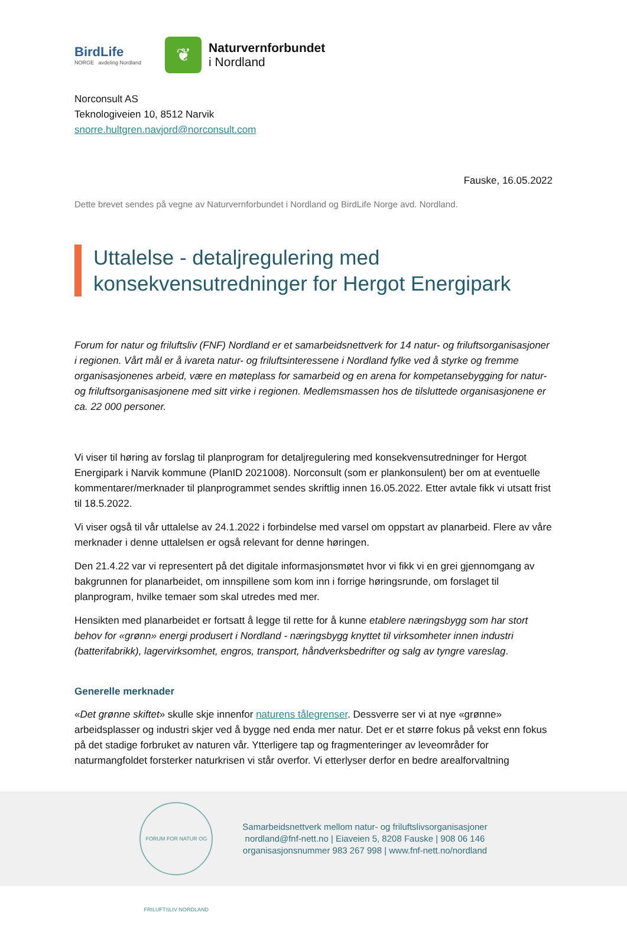BirdLife
NORGE avdeling Nordland
❦
Naturvernforbundet
i Nordland
Norconsult AS
Teknologiveien 10, 8512 Narvik
snorre.hultgren.navjord@norconsult.com
Fauske, 16.05.2022
Dette brevet sendes på vegne av Naturvernforbundet i Nordland og BirdLife Norge avd. Nordland.
Uttalelse - detaljregulering med konsekvensutredninger for Hergot Energipark
Forum for natur og friluftsliv (FNF) Nordland er et samarbeidsnettverk for 14 natur- og friluftsorganisasjoner i regionen. Vårt mål er å ivareta natur- og friluftsinteressene i Nordland fylke ved å styrke og fremme organisasjonenes arbeid, være en møteplass for samarbeid og en arena for kompetansebygging for natur- og friluftsorganisasjonene med sitt virke i regionen. Medlemsmassen hos de tilsluttede organisasjonene er ca. 22 000 personer.
Vi viser til høring av forslag til planprogram for detaljregulering med konsekvensutredninger for Hergot Energipark i Narvik kommune (PlanID 2021008). Norconsult (som er plankonsulent) ber om at eventuelle kommentarer/merknader til planprogrammet sendes skriftlig innen 16.05.2022. Etter avtale fikk vi utsatt frist til 18.5.2022.
Vi viser også til vår uttalelse av 24.1.2022 i forbindelse med varsel om oppstart av planarbeid. Flere av våre merknader i denne uttalelsen er også relevant for denne høringen.
Den 21.4.22 var vi representert på det digitale informasjonsmøtet hvor vi fikk vi en grei gjennomgang av bakgrunnen for planarbeidet, om innspillene som kom inn i forrige høringsrunde, om forslaget til planprogram, hvilke temaer som skal utredes med mer.
Hensikten med planarbeidet er fortsatt å legge til rette for å kunne etablere næringsbygg som har stort behov for «grønn» energi produsert i Nordland - næringsbygg knyttet til virksomheter innen industri (batterifabrikk), lagervirksomhet, engros, transport, håndverksbedrifter og salg av tyngre vareslag.
Generelle merknader
«Det grønne skiftet» skulle skje innenfor naturens tålegrenser. Dessverre ser vi at nye «grønne» arbeidsplasser og industri skjer ved å bygge ned enda mer natur. Det er et større fokus på vekst enn fokus på det stadige forbruket av naturen vår. Ytterligere tap og fragmenteringer av leveområder for naturmangfoldet forsterker naturkrisen vi står overfor. Vi etterlyser derfor en bedre arealforvaltning
FORUM FOR NATUR OG FRILUFTSLIV NORDLAND
Samarbeidsnettverk mellom natur- og friluftslivsorganisasjoner
nordland@fnf-nett.no | Eiaveien 5, 8208 Fauske | 908 06 146
organisasjonsnummer 983 267 998 | www.fnf-nett.no/nordland